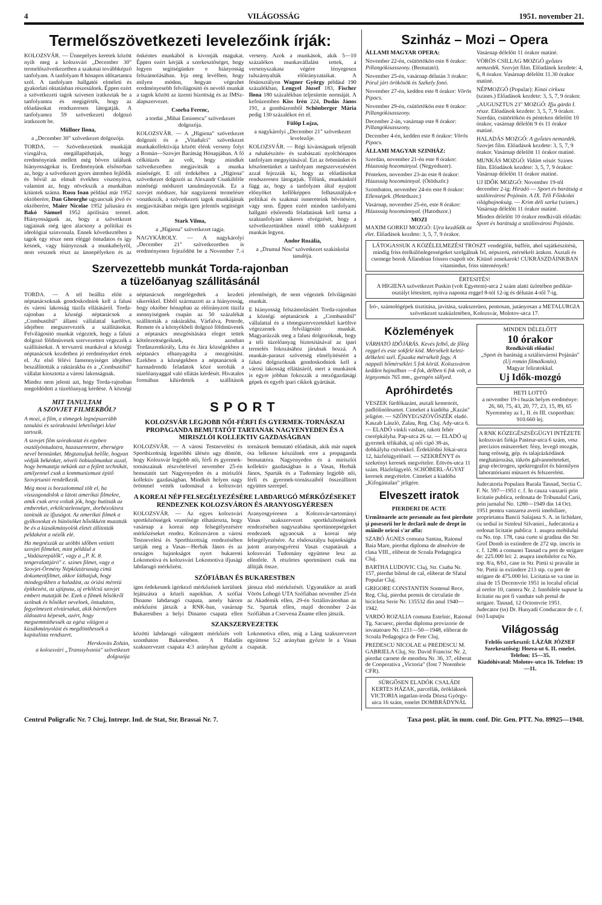4 VILÁGOSSÁG 1951. november 21.
Termelőszövetkezeti levelezőink írják:
KOLOZSVÁR. — Ünnepélyes keretek között nyilt meg a kolozsvári „December 30" termelőszövetkezetben a szakmai továbbképző tanfolyam. A tanfolyam 8 hónapos időtartamra szól. A tanfolyam hallgatói elméleti és gyakorlati oktatásban részesülnek. Éppen ezért a szövetkezeti tagok szivesen iratkoztak be a tanfolyamra és megigérték, hogy az előadásokat rendszeresen látogatják. A tanfolyamra 59 szövetkezeti dolgozó iratkozott be.
Müllner Ilona,
a „December 30" szövetkezet dolgozója.
TORDA. — Szövetkezetünk munkáját vizsgálva, megállapithatjuk, hogy eredményeink mellett még bőven találunk hiányosságokat is. Eredményünk elsősorban az, hogy a szövetkezet gyors ütemben fejlődik és bővül az elmult évekhez viszonyitva, valamint az, hogy növekszik a munkában kitüntek száma. Rusu Ioan például már 1952 októberére, Dan Gheorghe ugyancsak jövő év októberére, Maier Nicolae 1952 juliusára és Bakó Sámuel 1952 áprilisára termel. Hiányosságunk az, hogy a szövetkezet tagjainak még igen alacsony a politikai és ideológiai szinvonala. Ennek következtében a tagok egy része nem eléggé öntudatos és igy késnek, vagy hiányoznak a munkahelyről, nem vesznek részt az ünnepélyeken és az önkéntes munkából is kivonják magukat. Éppen ezért kérjük a szerkesztőséget, hogy legyen segitségünkre e hiányosság felszámolásában. Irja meg levélben, hogy milyen módon, hogyan végezhet eredményesebb felvilágositó és nevelő munkát a tagok között az üzemi bizottság és az IMSz-alapszervezet.
Csorba Ferenc,
a tordai „Mihai Eminescu" szövetkezet dolgozója.
KOLOZSVÁR. — A „Higiena" szövetkezet dolgozói és a „Vitadulci" szövetkezet munkakollektivája között élénk verseny folyt a Román—Szovjet Barátság Hónapjában. A fő célkitüzés az volt, hogy mindkét szövetkezetben megjavitsák a munka minőségét. E cél érdekében a „Higiena" szövetkezet dolgozói az Alexandr Csutkihféle minőségi módszert tanulmányozták. Ez a szovjet módszer, bár nagyüzemi termelésre vonatkozik, a szövetkezeti tagok munkájának megjavitásában mégis igen jelentős segitséget adott.
Stark Vilma,
a „Higiena" szövetkezet tagja.
NAGYKÁROLY. — A nagykárolyi „December 21" szövetkezetben is eredményesen fejeződött be a November 7.-i verseny. Azok a munkások, akik 5—10 százalékos munkavállalást tettek, a versenyszakasz végére lényegesen tulszárnyalták előirányzataikat. A fésüosztályon Wagner György például 190 százalékban, Lengyel József 183, Fischer Ilona 180 százalékban teljesitette normáját. A kefeüzemben Kiss Irén 224, Dudás János 191, a gombüzemből Schönberger Mária pedig 130 százalékot ért el.
Fülöp Lujza,
a nagykárolyi „December 21" szövetkezet levelezője.
KOLOZSVÁR. — Régi kivánságunk teljesült a ruhakészités- és szabászati nyolchónapos tanfolyam megnyitásával. Ezt az örömünket és köszönetünket a tanfolyam megszervezéséért azzal fejezzük ki, hogy az előadásokat rendszeresen látogatjuk. Tőlünk, munkánktól függ az, hogy a tanfolyam által nyujtott előnyöket kellőképpen felhasználjuk-e politikai és szakmai ismereteink bővitésére, vagy sem. Éppen ezért minden tanfolyami hallgató elsőrendü feladatának kell tartsa a szaktanfolyam sikeres elvégzését, hogy a szövetkezetünkben minél több szakképzett munkás legyen.
Andor Rozália,
a „Drumul Nou" szövetkezet szakiskolai tanulója.
Szervezettebb munkát Torda-rajonban
a tüzelőanyag szállitásánál
TORDA. — A tél beállta előtt a néptanácsoknak gondoskodniok kell a falusi és városi lakosság tüzifa ellátásáról. Torda-rajonban a községi néptanácsok a „Combustibil" állami vállalattal karöltve, idejében megszervezték a szállitásokat. Felvilágositó munkát végeztek, hogy a falusi dolgozó földmüvesek szervezetten végezzék a szállitásokat. A tervszerü munkával a községi néptanácsok kezdetben jó eredményeket értek el. Az első félévi famennyiséget idejében beszállitották a raktárakba és a „Combustibil" vállalat kiosztotta a városi lakosságnak.
Mindez nem jelenti azt, hogy Torda-rajonban megoldódott a tüzelőanyag kérdése. A községi néptanácsok megelégedtek a kezdeti sikerekkel. Ebből származott az a hiányosság, hogy október hónapban az előirányzott tüzifa mennyiségnek csupán az 50 százalékát szállitották a raktárakba. Várfalva, Peterde, Remete és a környékbeli dolgozó földmüvesek a néptanács mozgósitására eleget tettek kötelezettségeiknek, azonban Tordaszentkirály, Léta és Jára községekben a néptanács elhanyagolta a mozgósitást. Ezekben a községekben a néptanácsok a harmadrendü feladatok közé sorolták a tüzelőanyaggal való ellátás kérdését. Hivatalos formában kihirdették a szállitások jelentőségét, de nem végeztek felvilágositó munkát.
E hiányosság felszámolásáért Torda-rajonban a községi néptanácsok a „Combustibil" vállalattal és a tömegszervezetekkel karöltve végezzenek felvilágositó munkát. Magyarázzák meg a falusi dolgozóknak, hogy a téli tüzelőanyag biztositásával az ipari termelés fokozásához járulnak hozzá. A munkás-paraszt szövetség elmélyitéséért a falusi dolgozóknak gondoskodniok kell a városi lakosság ellátásáról, mert a munkások is egyre jobban fokozzák a mezőgazdasági gépek és egyéb ipari cikkek gyártását.
MIT TANULTAM
A SZOVJET FILMEKBŐL?
A mozi, a film, a tömegek legnépszerübb tanulási és szórakozási lehetőségei közé tartozik.
A szovjet film szórakoztat és egyben osztályöntudatra, hazaszeretetre, éberségre nevel bennünket. Megtanuljuk belőle, hogyan védjük békénket, növeli önbizalmunkat azzal, hogy bemutatja nekünk azt a fejlett technikát, amilyennel csak a kommunizmust épitő Szovjetunió rendelkezik.
Még most is borzalommal tölt el, ha visszagondolok a látott amerikai filmekre, amik csak arra voltak jók, hogy butitsák az embereket, erkölcstelenségre, dorbézolásra tanitsák az ifjuságot. Az amerikai filmek a gyilkosokat és bünösöket hősökként mutatták be és a kizsákmányolók életét állitották példaként a nézők elé.
Ha megnézzük az utóbbi időben vetitett szovjet filmeket, mint például a „Vadászrepülők", vagy a „P. K. 8. tengeralattjáró" c. szines filmet, vagy a Szovjet-Örmény Népköztársaság cimü dokumentfilmet, akkor láthatjuk, hogy mindegyikben a haladást, az óriási méretü épitkezést, az ujtipusu, uj erkölcsü szovjet embert mutatják be. Ezek a filmek hősökről szólnak és hősöket nevelnek, öntudatos, fegyelmezett elvtársakat, akik bármilyen áldozatra képesek, azért, hogy megsemmithessék az egész világon a kizsákmányolást és megdönthessék a kapitalista rendszert.
Herskovits Zoltán,
a kolozsvári „Transsylvania" szövetkezet dolgozója
SPORT
KOLOZSVÁR LEGJOBB NŐI-FÉRFI ÉS GYERMEK-TORNÁSZAI PROPAGANDA BEMUTATÓT TARTANAK NAGYENYEDEN ÉS A MIRISZLÓI KOLLEKTIV GAZDASÁGBAN
KOLOZSVÁR. — A városi Testnevelési és Sportbizottság legutóbbi ülésén ugy döntött, hogy Kolozsvár legjobb női, férfi és gyermek-tornászainak részvételével november 25-én bemutatót tart Nagyenyeden és a miriszlói kollektiv gazdaságban. Mindkét helyen nagy örömmel vették tudomásul a kolozsvári tornászok bemutató előadását, akik már napok óta lelkesen készülnek erre a propaganda bemutatóra. Nagyenyeden és a miriszlói kollektiv gazdaságban is a Vasas, Herbák János, Sparták és a Tudomány legjobb női, férfi és gyermek-tornászaiból összeállitott együttes szerepel.
A KOREAI NÉP FELSEGÉLYEZÉSÉRE LABDARUGÓ MÉRKŐZÉSEKET RENDEZNEK KOLOZSVÁRON ÉS ARANYOSGYÉRESEN
KOLOZSVÁR. — Az egyes kolozsvári sportközösségek vezetősége elhatározta, hogy vasárnap a koreai nép felsegélyezésére mérkőzéseket rendez. Kolozsváron a városi Testnevelési és Sportbizottság rendezésében tartják meg a Vasas—Herbák János és az országos bajnokságot nyert bukaresti Lokomotiva és kolozsvári Lokomotiva ifjusági labdarugó mérkőzést.
Aranyosgyéresen a Kolozsvár-tartományi Vasas szakszervezet sportközösségének rendezésében nagyszabásu sportünnepségeket rendeznek ugyancsak a koreai nép felsegélyezésére. Az elsőosztályu bajnokságba jutott aranyosgyéresi Vasas csapatának a kolozsvári Tudomány együttese lesz az ellenfele. A részletes sportmüsort csak ma állitják össze.
SZÓFIÁBAN ÉS BUKARESTBEN
igen érdekesnek igérkező mérkőzések kerülnek lejátszásra a közeli napokban. A szófiai Dinamo labdarugó csapata, amely három mérkőzést játszik a RNK-ban, vasárnap Bukarestben a helyi Dinamo csapata ellen játssza első mérkőzését. Ugyanakkor az aradi Vörös Lobogó UTA Szófiában november 25-én az Akadémik ellen, 29-én Sztálinvárosban az Sz. Spartak ellen, majd december 2-án Szófiában a Cservena Zname ellen játszik.
SZAKSZERVEZETEK
közötti labdarugó válogatott mérkőzés volt szombaton Bukarestben. A Haladás szakszervezet csapata 4:3 arányban győzött a Lokomotiva ellen, míg a Láng szakszervezet együttese 5:2 arányban győzte le a Vasas csapatát.
Szinház – Mozi – Opera
ÁLLAMI MAGYAR OPERA:
November 22-én, csütörtökön este 8 órakor: Pillangókisasszony. (Bemutató).
November 25-én, vasárnap délután 3 órakor: Pórul járt örökösök és Székely fonó.
November 27-én, kedden este 8 órakor: Vörös Pipacs.
November 29-én, csütörtökön este 8 órakor: Pillangókisasszony.
December 2-án, vasárnap este 8 órakor: Pillangókisasszony.
December 4-én, kedden este 8 órakor: Vörös Pipacs.
ÁLLAMI MAGYAR SZINHÁZ:
Szerdán, november 21-én este 8 órakor: Házasság hozományul. (Negyedszer).
Pénteken, november 23-án este 8 órakor: Házasság hozománnyal. (Ötödször.)
Szombaton, november 24-én este 8 órakor: Ellenségek. (Hetedszer.)
Vasárnap, november 25-én, este 8 órakor: Házasság hozománnyal. (Hatodszor.)
MOZI
MAXIM GORKIJ MOZGÓ: Ujra kezdődik az élet. Előadások kezdete: 3, 5, 7, 9 órakor. Vasárnap délelőtt 11 órakor matiné.
VÖRÖS CSILLAG MOZGÓ győztes nemzedék. Szovjet film. Előadások kezdete: 4, 6, 8 órakor. Vasárnap délelőtt 11.30 órakor matiné.
NÉPMOZGÓ (Popular): Kinai cirkusz (szines.) Előadások kezdete: 3, 5, 7, 9 órakor.
„AUGUSZTUS 23" MOZGÓ: Ifju gárda I. része. Előadások kezdete: 3, 5, 7, 9 órakor. Szerdán, csütörtökön és pénteken délelőtt 10 órakor, vasárnap délelőtt 9 és 11 órakor matiné.
HALADÁS MOZGÓ: A győztes nemzedék. Szovjet film. Előadások kezdete: 3, 5, 7, 9 órakor. Vasárnap délelőtt 11 órakor matiné.
MUNKÁS MOZGÓ: Vidám vásár. Szines film. Előadások kezdete: 3, 5, 7, 9 órakor: Vasárnap délelőtt 11 órakor matiné.
UJ IDŐK MOZGÓ: November 19-től december 2-ig: Hiradó — Sport és barátság a sztálinvárosi Pojánán. A IX. Téli Főiskolai világbajnokság. — Krim déli sarka (szines.) Vasárnap délelőtt 11 órakor matiné.
Minden délelőtt 10 órakor rendkivüli előadás: Sport és barátság a sztálinvárosi Pojánán.
LÁTOGASSUK A KÖZÉLELMEZÉSI TRÖSZT vendéglőit, büfféit, ahol sajátkészitésü, mindig friss ételkülönlegességeket szolgálnak fel, népszerü, mérsékelt árakon. Asztali és csemege borok Állandóan frissen csapolt sör. Kitünő zenekarok! CUKRÁSZDÁINKBAN vitamindus, friss sütemények!
ÉRTESITÉS!
A HIGIENA szövetkezet Puskin (volt Egyetem)-utca 2 szám alatti üzletében pedikür-osztályt létesitett, nyitva naponta reggel 8-tól 12-ig és délután 4-től 7-ig.
Iró-, számológépek tisztitása, javitása, szakszerüen, pontosan, jutányosan a METALURGIA szövetkezet szaküzletében, Kolozsvár, Molotov-utca 17.
Közlemények
VÁRHATÓ IDŐJÁRÁS. Kevés felhő, de főleg reggel és este sokfelé köd. Mérsékelt keleti-délkeleti szél. Éjszaka mérsékelt fagy. A nappali hőmérséklet 5 fok körül. Kolozsváron kedden hajnalban —4 fok, délben 6 fok volt, a légnyomás 765 mm., gyengén süllyed.
Apróhirdetés
VESZEK fürdőkazánt, asztali kemencét, padlólinóleumot. Cimeket a kiadóba „Kazán" jeligére. — SZŐNYEGSZÖVŐSZÉK eladó. Kaszab László, Zalau, Reg. Cluj. Ady-utca 6. — ELADÓ vinkli vasban, rakott fehér cserépkályha. Pap-utca 26 sz. — ELADÓ uj gyermek télikabát, uj női cipő 38-as, dobkályha csövekkel. Érdeklődni Jókai-utca 12, házfelügyelőnél. — SZEKRÉNYT és szekrényt keresek megvételre. Eötvös-utca 11 szám. Házfelügyelő. SCHÖBERL-ÁGYAT keresek megvételre. Cimeket a kiadóba „Kifogástalan" jeligére.
Elveszett iratok
PIERDERI DE ACTE
Următoarele acte personale au fost pierdute şi posesorii lor le declară nule de drept în mâinile oricui s'ar afla:
SZABÓ ÁGNES comuna Santau, Raionul Baia Mare, pierdut diploma de absolvire de clasa VIII., eliberat de Scoala Pedagogica Cluj.
BARTHA LUDOVIC Cluj, Str. Csaba Nr. 157, pierdut biletul de cal, eliberat de Sfatul Popular Cluj.
GRIGORE CONSTANTIN Somesul Rece, Reg. Cluj, pierdut permis de circulatie de bicicleta Serie Nr. 135532 din anul 1940—1942.
VARDÓ ROZALIA comuna Estelnic, Raionul Tg. Sacuesc, pierdut diploma provizorie de invatatoare Nr. 1211—50—1948, eliberat de Scoala Pedagogica de Fete Cluj.
PREDESCU NICOLAE si PREDESCU M. GABRIELA Cluj, Str. David Francisc Nr. 2, pierdut carnete de membru Nr. 36, 37, eliberat de Cooperativa „Victoria" (fost 7 Noembrie CFR).
SÜRGŐSEN ELADÓK CSALÁDI KERTES HÁZAK, parcellák, örökláksok VICTORIA ingatlan-iroda Dózsa György-utca 16 szám, emelet DOMBRÁDYNÁL
MINDEN DÉLELŐTT
10 órakor
Rendkivüli előadás!
„Sport és barátság a sztálinvárosi Pojánán"
(Uj román filmalkotás).
Magyar feliratokkal.
Uj Idők-mozgó
HETI LOTTÓ
a november 19-i huzás helyes eredménye:
26, 60, 75, 43, 20, 77, 23, 15, 89, 65
Nyeremény az I., II. és III. csoportban: 910.660 lej.
A RNK KÖZEGÉSZSÉGÜGYI INTÉZETE kolozsvári fiókja Pasteur-utca 6 szám, vesz precizios müszereket: fény, levegő mozgás, hang erősség, gép. és talajrázkódások meghatározása, tükrös galvanméteteket, grup electrogen, spektrografot és bármilyen laboratóriumi müszert és felszerelést.
Judecatoria Populara Rurala Tasnad, Sectia C. F. Nr. 597—1951 c. f. In cauza vanzarii prin licitatie publica, ordonata de Tribunalul Carii, prin jurnalul No. 1280—1949 din 14 Oct. 1951 pentru vanzarea averii imobiliare, proprietatea Bancii Salajana S. A. in lichidare, cu sediul in Simleul Silvaniei., Judecatoria a ordonat licitatie publica: 1. asupra mobilului cu No. top. 178, casa curte si gradina din Str. Grof Domb in extindere de 272 stp. inscris in c. f. 1286 a comunei Tasnad cu pret de strigare de: 225.000 lei: 2. asupra imobilelor cu No. top. 8/a, 8/b1, case in Str. Pietii si pravalie in Str. Pietii in extindere 213 stp. cu pret de strigare de 475.000 lei. Licitatia se va tine in ziua de 15 Decemvrie 1951 in localul oficial al orelor 10, camera Nr. 2. Imobilele supuse la licitatie nu pot fi vandute sub pretul de strigare. Tasnad, 12 Octomvrie 1951. Judecator (ss) Dr. Hunyadi Conducator de c. f. (ss) Lupuţiu
Világosság
Felelős szerkesztő: LÁZÁR JÓZSEF
Szerkesztőség: Horea-ut 6. II. emelet. Telefon: 15—35.
Kiadóhivatal: Molotov-utca 16. Telefon: 19—11.
Centrul Poligrafic Nr. 7 Cluj, Intrepr. Ind. de Stat, Str. Brassai Nr. 7. Taxa post. plăt. în num. conf. Dir. Gen. PTT. No. 89925—1948.